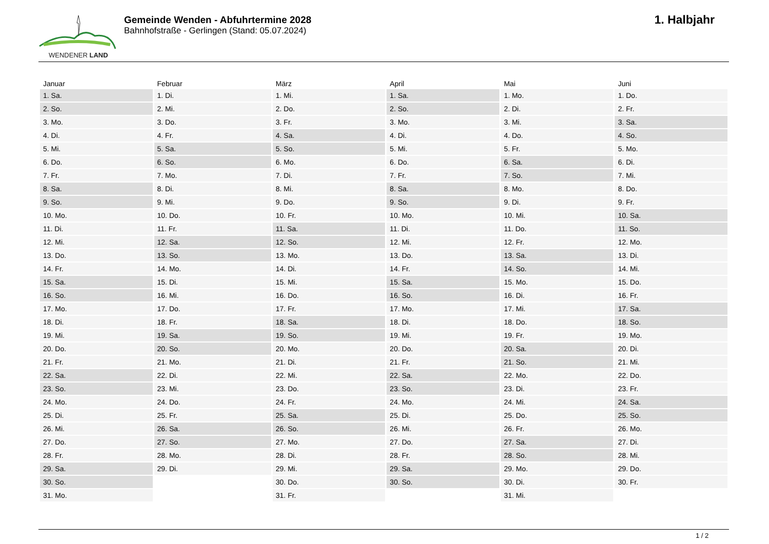WENDENER LAND
Gemeinde Wenden - Abfuhrtermine 2028
Bahnhofstraße - Gerlingen (Stand: 05.07.2024)
1. Halbjahr
| Januar | Februar | März | April | Mai | Juni |
| --- | --- | --- | --- | --- | --- |
| 1. Sa. | 1. Di. | 1. Mi. | 1. Sa. | 1. Mo. | 1. Do. |
| 2. So. | 2. Mi. | 2. Do. | 2. So. | 2. Di. | 2. Fr. |
| 3. Mo. | 3. Do. | 3. Fr. | 3. Mo. | 3. Mi. | 3. Sa. |
| 4. Di. | 4. Fr. | 4. Sa. | 4. Di. | 4. Do. | 4. So. |
| 5. Mi. | 5. Sa. | 5. So. | 5. Mi. | 5. Fr. | 5. Mo. |
| 6. Do. | 6. So. | 6. Mo. | 6. Do. | 6. Sa. | 6. Di. |
| 7. Fr. | 7. Mo. | 7. Di. | 7. Fr. | 7. So. | 7. Mi. |
| 8. Sa. | 8. Di. | 8. Mi. | 8. Sa. | 8. Mo. | 8. Do. |
| 9. So. | 9. Mi. | 9. Do. | 9. So. | 9. Di. | 9. Fr. |
| 10. Mo. | 10. Do. | 10. Fr. | 10. Mo. | 10. Mi. | 10. Sa. |
| 11. Di. | 11. Fr. | 11. Sa. | 11. Di. | 11. Do. | 11. So. |
| 12. Mi. | 12. Sa. | 12. So. | 12. Mi. | 12. Fr. | 12. Mo. |
| 13. Do. | 13. So. | 13. Mo. | 13. Do. | 13. Sa. | 13. Di. |
| 14. Fr. | 14. Mo. | 14. Di. | 14. Fr. | 14. So. | 14. Mi. |
| 15. Sa. | 15. Di. | 15. Mi. | 15. Sa. | 15. Mo. | 15. Do. |
| 16. So. | 16. Mi. | 16. Do. | 16. So. | 16. Di. | 16. Fr. |
| 17. Mo. | 17. Do. | 17. Fr. | 17. Mo. | 17. Mi. | 17. Sa. |
| 18. Di. | 18. Fr. | 18. Sa. | 18. Di. | 18. Do. | 18. So. |
| 19. Mi. | 19. Sa. | 19. So. | 19. Mi. | 19. Fr. | 19. Mo. |
| 20. Do. | 20. So. | 20. Mo. | 20. Do. | 20. Sa. | 20. Di. |
| 21. Fr. | 21. Mo. | 21. Di. | 21. Fr. | 21. So. | 21. Mi. |
| 22. Sa. | 22. Di. | 22. Mi. | 22. Sa. | 22. Mo. | 22. Do. |
| 23. So. | 23. Mi. | 23. Do. | 23. So. | 23. Di. | 23. Fr. |
| 24. Mo. | 24. Do. | 24. Fr. | 24. Mo. | 24. Mi. | 24. Sa. |
| 25. Di. | 25. Fr. | 25. Sa. | 25. Di. | 25. Do. | 25. So. |
| 26. Mi. | 26. Sa. | 26. So. | 26. Mi. | 26. Fr. | 26. Mo. |
| 27. Do. | 27. So. | 27. Mo. | 27. Do. | 27. Sa. | 27. Di. |
| 28. Fr. | 28. Mo. | 28. Di. | 28. Fr. | 28. So. | 28. Mi. |
| 29. Sa. | 29. Di. | 29. Mi. | 29. Sa. | 29. Mo. | 29. Do. |
| 30. So. | | 30. Do. | 30. So. | 30. Di. | 30. Fr. |
| 31. Mo. | | 31. Fr. | | 31. Mi. | |
1 / 2